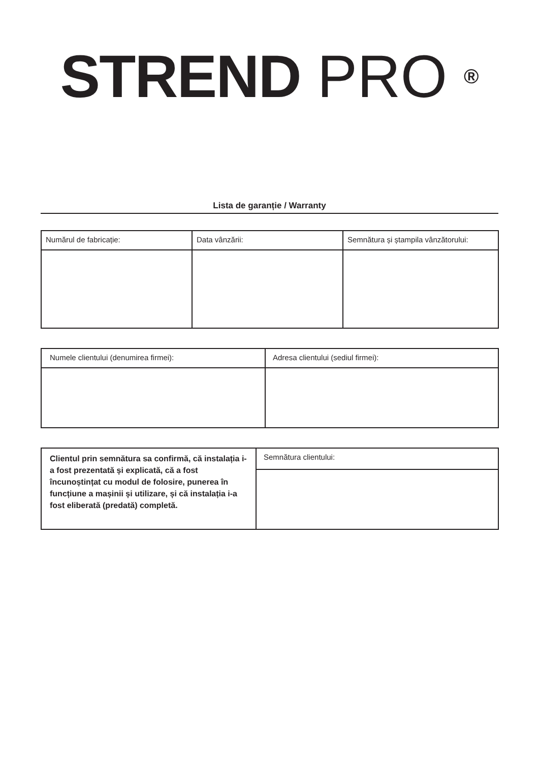STREND PRO <sup>®</sup>
Lista de garanție / Warranty
| Numărul de fabricație: | Data vânzării: | Semnătura și ștampila vânzătorului: |
| Numele clientului (denumirea firmei): | Adresa clientului (sediul firmei): |
| Clientul prin semnătura sa confirmă, că instalația i-a fost prezentată și explicată, că a fost încunoștințat cu modul de folosire, punerea în funcțiune a mașinii și utilizare, și că instalația i-a fost eliberată (predată) completă. | Semnătura clientului: |